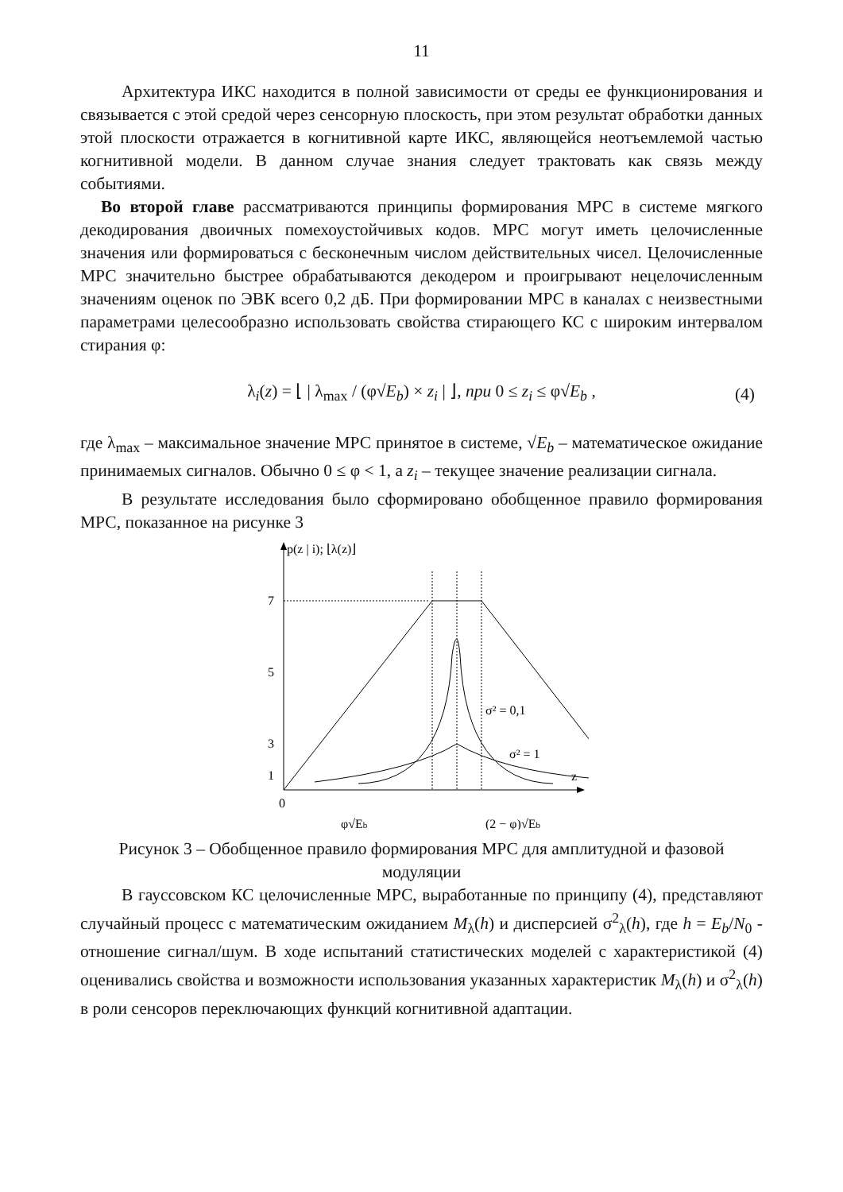11
Архитектура ИКС находится в полной зависимости от среды ее функционирования и связывается с этой средой через сенсорную плоскость, при этом результат обработки данных этой плоскости отражается в когнитивной карте ИКС, являющейся неотъемлемой частью когнитивной модели. В данном случае знания следует трактовать как связь между событиями.
Во второй главе рассматриваются принципы формирования МРС в системе мягкого декодирования двоичных помехоустойчивых кодов. МРС могут иметь целочисленные значения или формироваться с бесконечным числом действительных чисел. Целочисленные МРС значительно быстрее обрабатываются декодером и проигрывают нецелочисленным значениям оценок по ЭВК всего 0,2 дБ. При формировании МРС в каналах с неизвестными параметрами целесообразно использовать свойства стирающего КС с широким интервалом стирания φ:
λ<sub>i</sub>(z) = ⌊ | λ<sub>max</sub> / (φ√E<sub>b</sub>) × z<sub>i</sub> | ⌋, при 0 ≤ z<sub>i</sub> ≤ φ√E<sub>b</sub> , (4)
где λ<sub>max</sub> – максимальное значение МРС принятое в системе, √E<sub>b</sub> – математическое ожидание принимаемых сигналов. Обычно 0 ≤ φ < 1, а z<sub>i</sub> – текущее значение реализации сигнала.
В результате исследования было сформировано обобщенное правило формирования МРС, показанное на рисунке 3
p(z | i); ⌊λ(z)⌋
z
0
7
5
3
1
σ² = 0,1
σ² = 1
φ√Eb
(2 − φ)√Eb
Рисунок 3 – Обобщенное правило формирования МРС для амплитудной и фазовой модуляции
В гауссовском КС целочисленные МРС, выработанные по принципу (4), представляют случайный процесс с математическим ожиданием M<sub>λ</sub>(h) и дисперсией σ<sup>2</sup><sub>λ</sub>(h), где h = E<sub>b</sub>/N<sub>0</sub> - отношение сигнал/шум. В ходе испытаний статистических моделей с характеристикой (4) оценивались свойства и возможности использования указанных характеристик M<sub>λ</sub>(h) и σ<sup>2</sup><sub>λ</sub>(h) в роли сенсоров переключающих функций когнитивной адаптации.